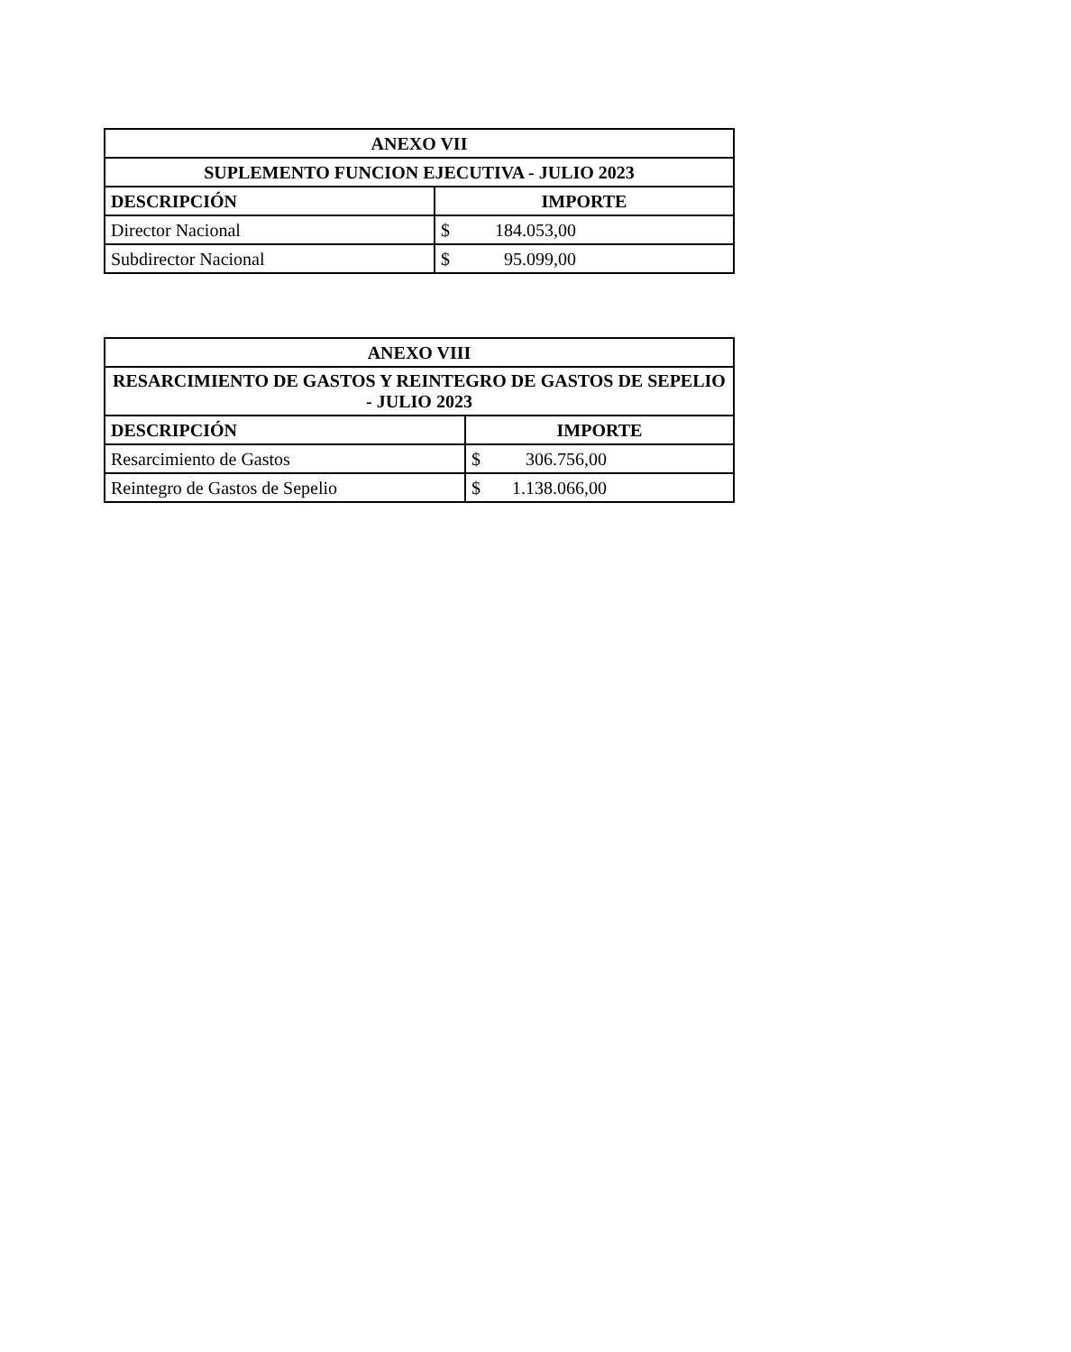| ANEXO VII | |
| --- | --- |
| SUPLEMENTO FUNCION EJECUTIVA - JULIO 2023 | |
| DESCRIPCIÓN | IMPORTE |
| Director Nacional | $ 184.053,00 |
| Subdirector Nacional | $ 95.099,00 |
| ANEXO VIII | |
| --- | --- |
| RESARCIMIENTO DE GASTOS Y REINTEGRO DE GASTOS DE SEPELIO - JULIO 2023 | |
| DESCRIPCIÓN | IMPORTE |
| Resarcimiento de Gastos | $ 306.756,00 |
| Reintegro de Gastos de Sepelio | $ 1.138.066,00 |